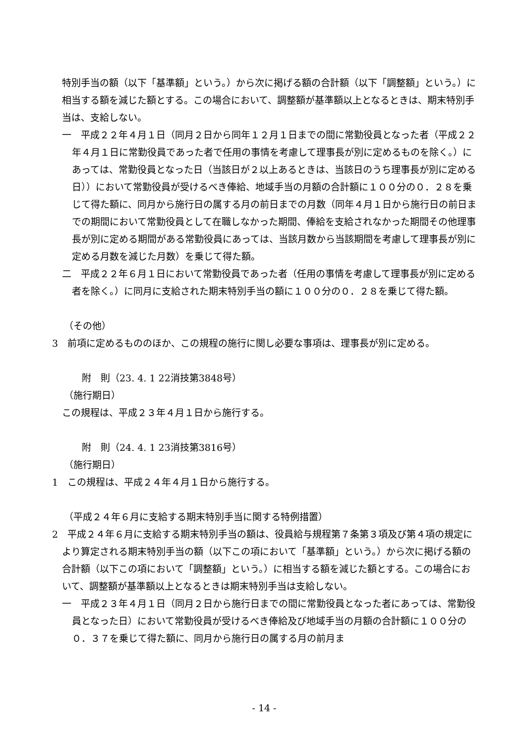特別手当の額（以下「基準額」という。）から次に掲げる額の合計額（以下「調整額」という。）に相当する額を減じた額とする。この場合において、調整額が基準額以上となるときは、期末特別手当は、支給しない。
一　平成２２年４月１日（同月２日から同年１２月１日までの間に常勤役員となった者（平成２２年４月１日に常勤役員であった者で任用の事情を考慮して理事長が別に定めるものを除く。）にあっては、常勤役員となった日（当該日が２以上あるときは、当該日のうち理事長が別に定める日））において常勤役員が受けるべき俸給、地域手当の月額の合計額に１００分の０．２８を乗じて得た額に、同月から施行日の属する月の前日までの月数（同年４月１日から施行日の前日までの期間において常勤役員として在職しなかった期間、俸給を支給されなかった期間その他理事長が別に定める期間がある常勤役員にあっては、当該月数から当該期間を考慮して理事長が別に定める月数を減じた月数）を乗じて得た額。
二　平成２２年６月１日において常勤役員であった者（任用の事情を考慮して理事長が別に定める者を除く。）に同月に支給された期末特別手当の額に１００分の０．２８を乗じて得た額。
（その他）
3　前項に定めるもののほか、この規程の施行に関し必要な事項は、理事長が別に定める。
附　則（23. 4. 1 22消技第3848号）
（施行期日）
この規程は、平成２３年４月１日から施行する。
附　則（24. 4. 1 23消技第3816号）
（施行期日）
1　この規程は、平成２４年４月１日から施行する。
（平成２４年６月に支給する期末特別手当に関する特例措置）
2　平成２４年６月に支給する期末特別手当の額は、役員給与規程第７条第３項及び第４項の規定により算定される期末特別手当の額（以下この項において「基準額」という。）から次に掲げる額の合計額（以下この項において「調整額」という。）に相当する額を減じた額とする。この場合において、調整額が基準額以上となるときは期末特別手当は支給しない。
一　平成２３年４月１日（同月２日から施行日までの間に常勤役員となった者にあっては、常勤役員となった日）において常勤役員が受けるべき俸給及び地域手当の月額の合計額に１００分の０．３７を乗じて得た額に、同月から施行日の属する月の前月ま
- 14 -